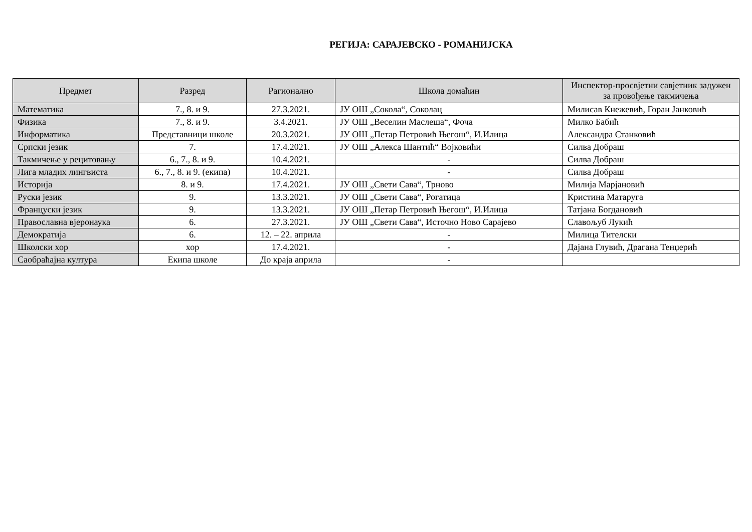РЕГИЈА: САРАЈЕВСКО - РОМАНИЈСКА
| Предмет | Разред | Рагионално | Школа домаћин | Инспектор-просвјетни савјетник задужен за провођење такмичења |
| --- | --- | --- | --- | --- |
| Математика | 7., 8. и 9. | 27.3.2021. | ЈУ ОШ „Сокола“, Соколац | Милисав Кнежевић, Горан Јанковић |
| Физика | 7., 8. и 9. | 3.4.2021. | ЈУ ОШ „Веселин Маслеша“, Фоча | Милко Бабић |
| Информатика | Представници школе | 20.3.2021. | ЈУ ОШ „Петар Петровић Његош“, И.Илица | Александра Станковић |
| Српски језик | 7. | 17.4.2021. | ЈУ ОШ „Алекса Шантић“ Војковићи | Силва Добраш |
| Такмичење у рецитовању | 6., 7., 8. и 9. | 10.4.2021. | - | Силва Добраш |
| Лига младих лингвиста | 6., 7., 8. и 9. (екипа) | 10.4.2021. | - | Силва Добраш |
| Историја | 8. и 9. | 17.4.2021. | ЈУ ОШ „Свети Сава“, Трново | Милија Марјановић |
| Руски језик | 9. | 13.3.2021. | ЈУ ОШ „Свети Сава“, Рогатица | Кристина Матаруга |
| Француски језик | 9. | 13.3.2021. | ЈУ ОШ „Петар Петровић Његош“, И.Илица | Татјана Богдановић |
| Православна вјеронаука | 6. | 27.3.2021. | ЈУ ОШ „Свети Сава“, Источно Ново Сарајево | Славољуб Лукић |
| Демократија | 6. | 12. – 22. априла | - | Милица Тителски |
| Школски хор | хор | 17.4.2021. | - | Дајана Глувић, Драгана Тенџерић |
| Саобраћајна култура | Екипа школе | До краја априла | - | |